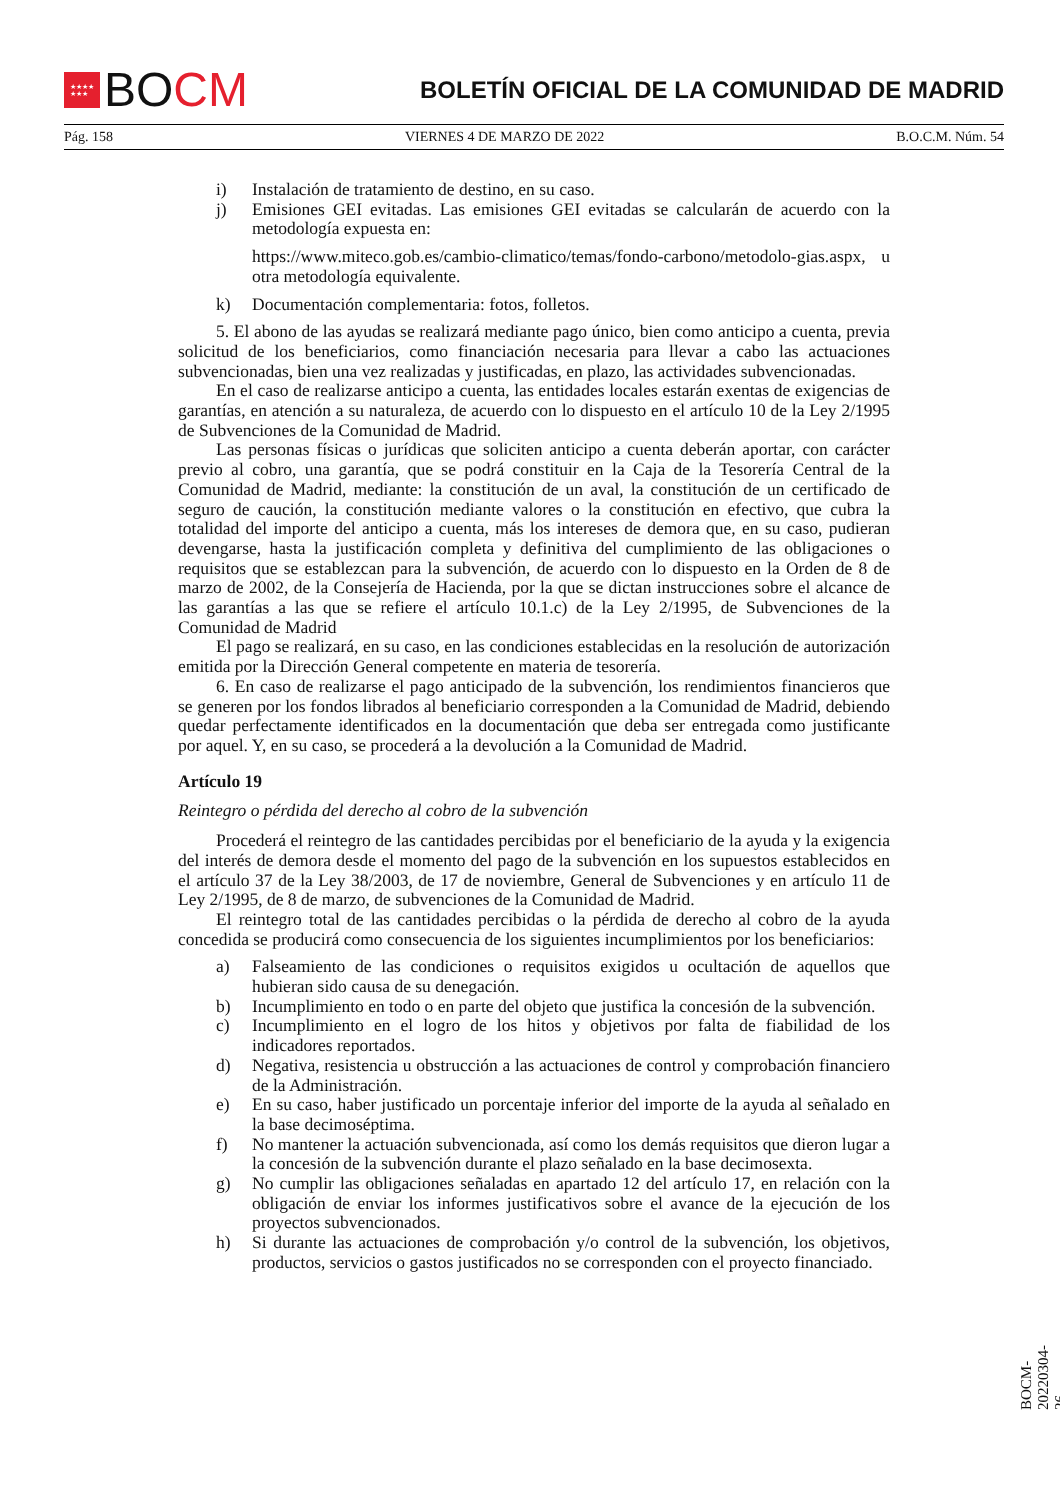★★★★
★★★
BO CM
BOLETÍN OFICIAL DE LA COMUNIDAD DE MADRID
Pág. 158 VIERNES 4 DE MARZO DE 2022 B.O.C.M. Núm. 54
i) Instalación de tratamiento de destino, en su caso.
j) Emisiones GEI evitadas. Las emisiones GEI evitadas se calcularán de acuerdo con la metodología expuesta en:
https://www.miteco.gob.es/cambio-climatico/temas/fondo-carbono/metodolo-gias.aspx, u otra metodología equivalente.
k) Documentación complementaria: fotos, folletos.
5. El abono de las ayudas se realizará mediante pago único, bien como anticipo a cuenta, previa solicitud de los beneficiarios, como financiación necesaria para llevar a cabo las actuaciones subvencionadas, bien una vez realizadas y justificadas, en plazo, las actividades subvencionadas.
En el caso de realizarse anticipo a cuenta, las entidades locales estarán exentas de exigencias de garantías, en atención a su naturaleza, de acuerdo con lo dispuesto en el artículo 10 de la Ley 2/1995 de Subvenciones de la Comunidad de Madrid.
Las personas físicas o jurídicas que soliciten anticipo a cuenta deberán aportar, con carácter previo al cobro, una garantía, que se podrá constituir en la Caja de la Tesorería Central de la Comunidad de Madrid, mediante: la constitución de un aval, la constitución de un certificado de seguro de caución, la constitución mediante valores o la constitución en efectivo, que cubra la totalidad del importe del anticipo a cuenta, más los intereses de demora que, en su caso, pudieran devengarse, hasta la justificación completa y definitiva del cumplimiento de las obligaciones o requisitos que se establezcan para la subvención, de acuerdo con lo dispuesto en la Orden de 8 de marzo de 2002, de la Consejería de Hacienda, por la que se dictan instrucciones sobre el alcance de las garantías a las que se refiere el artículo 10.1.c) de la Ley 2/1995, de Subvenciones de la Comunidad de Madrid
El pago se realizará, en su caso, en las condiciones establecidas en la resolución de autorización emitida por la Dirección General competente en materia de tesorería.
6. En caso de realizarse el pago anticipado de la subvención, los rendimientos financieros que se generen por los fondos librados al beneficiario corresponden a la Comunidad de Madrid, debiendo quedar perfectamente identificados en la documentación que deba ser entregada como justificante por aquel. Y, en su caso, se procederá a la devolución a la Comunidad de Madrid.
Artículo 19
Reintegro o pérdida del derecho al cobro de la subvención
Procederá el reintegro de las cantidades percibidas por el beneficiario de la ayuda y la exigencia del interés de demora desde el momento del pago de la subvención en los supuestos establecidos en el artículo 37 de la Ley 38/2003, de 17 de noviembre, General de Subvenciones y en artículo 11 de Ley 2/1995, de 8 de marzo, de subvenciones de la Comunidad de Madrid.
El reintegro total de las cantidades percibidas o la pérdida de derecho al cobro de la ayuda concedida se producirá como consecuencia de los siguientes incumplimientos por los beneficiarios:
a) Falseamiento de las condiciones o requisitos exigidos u ocultación de aquellos que hubieran sido causa de su denegación.
b) Incumplimiento en todo o en parte del objeto que justifica la concesión de la subvención.
c) Incumplimiento en el logro de los hitos y objetivos por falta de fiabilidad de los indicadores reportados.
d) Negativa, resistencia u obstrucción a las actuaciones de control y comprobación financiero de la Administración.
e) En su caso, haber justificado un porcentaje inferior del importe de la ayuda al señalado en la base decimoséptima.
f) No mantener la actuación subvencionada, así como los demás requisitos que dieron lugar a la concesión de la subvención durante el plazo señalado en la base decimosexta.
g) No cumplir las obligaciones señaladas en apartado 12 del artículo 17, en relación con la obligación de enviar los informes justificativos sobre el avance de la ejecución de los proyectos subvencionados.
h) Si durante las actuaciones de comprobación y/o control de la subvención, los objetivos, productos, servicios o gastos justificados no se corresponden con el proyecto financiado.
BOCM-20220304-26